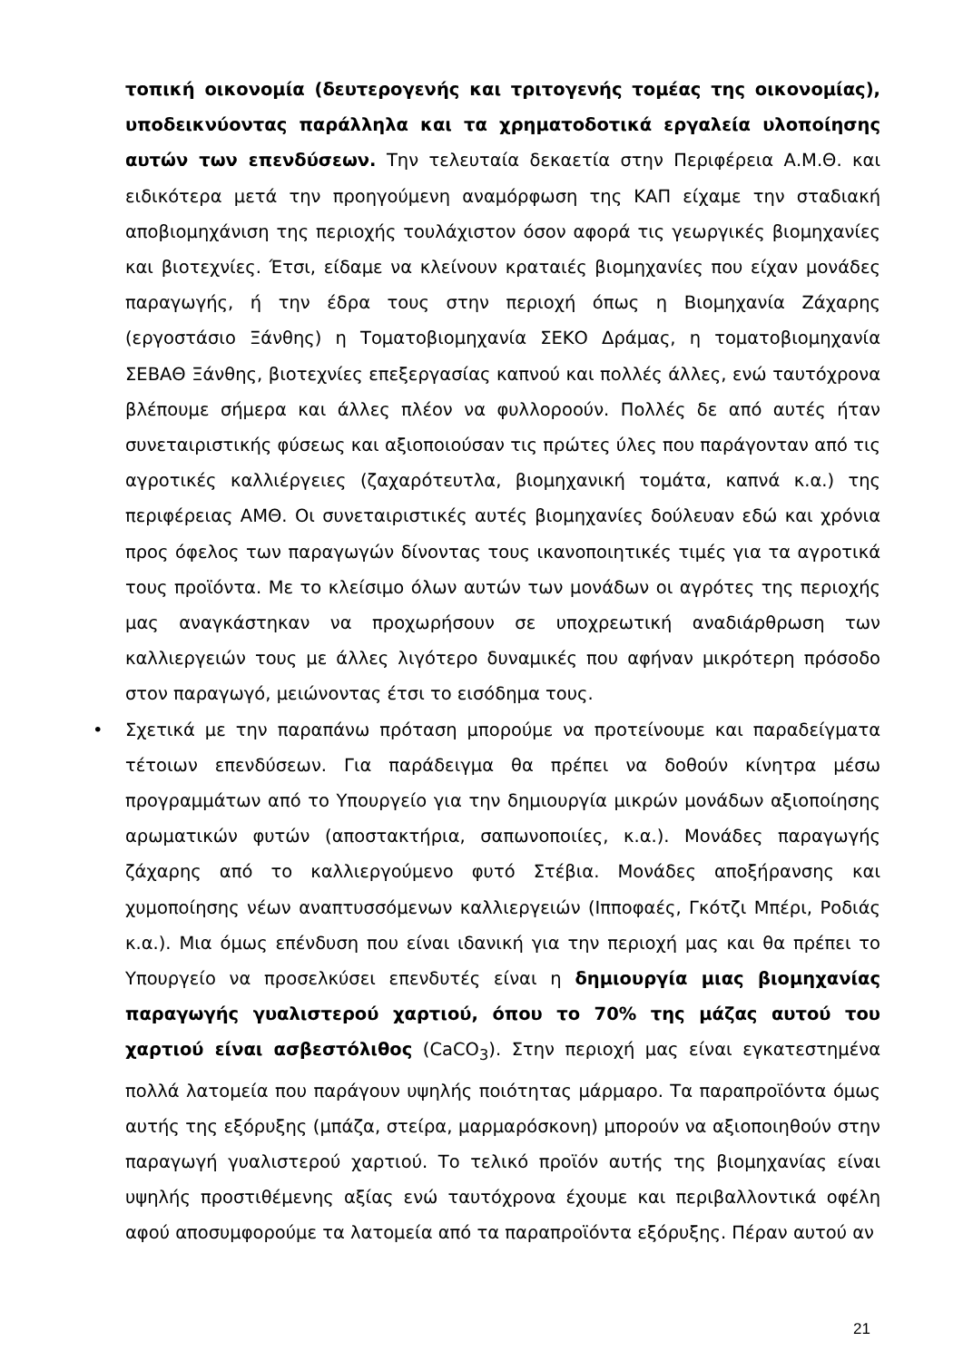τοπική οικονομία (δευτερογενής και τριτογενής τομέας της οικονομίας), υποδεικνύοντας παράλληλα και τα χρηματοδοτικά εργαλεία υλοποίησης αυτών των επενδύσεων. Την τελευταία δεκαετία στην Περιφέρεια Α.Μ.Θ. και ειδικότερα μετά την προηγούμενη αναμόρφωση της ΚΑΠ είχαμε την σταδιακή αποβιομηχάνιση της περιοχής τουλάχιστον όσον αφορά τις γεωργικές βιομηχανίες και βιοτεχνίες. Έτσι, είδαμε να κλείνουν κραταιές βιομηχανίες που είχαν μονάδες παραγωγής, ή την έδρα τους στην περιοχή όπως η Βιομηχανία Ζάχαρης (εργοστάσιο Ξάνθης) η Τοματοβιομηχανία ΣΕΚΟ Δράμας, η τοματοβιομηχανία ΣΕΒΑΘ Ξάνθης, βιοτεχνίες επεξεργασίας καπνού και πολλές άλλες, ενώ ταυτόχρονα βλέπουμε σήμερα και άλλες πλέον να φυλλοροούν. Πολλές δε από αυτές ήταν συνεταιριστικής φύσεως και αξιοποιούσαν τις πρώτες ύλες που παράγονταν από τις αγροτικές καλλιέργειες (ζαχαρότευτλα, βιομηχανική τομάτα, καπνά κ.α.) της περιφέρειας ΑΜΘ. Οι συνεταιριστικές αυτές βιομηχανίες δούλευαν εδώ και χρόνια προς όφελος των παραγωγών δίνοντας τους ικανοποιητικές τιμές για τα αγροτικά τους προϊόντα. Με το κλείσιμο όλων αυτών των μονάδων οι αγρότες της περιοχής μας αναγκάστηκαν να προχωρήσουν σε υποχρεωτική αναδιάρθρωση των καλλιεργειών τους με άλλες λιγότερο δυναμικές που αφήναν μικρότερη πρόσοδο στον παραγωγό, μειώνοντας έτσι το εισόδημα τους.
• Σχετικά με την παραπάνω πρόταση μπορούμε να προτείνουμε και παραδείγματα τέτοιων επενδύσεων. Για παράδειγμα θα πρέπει να δοθούν κίνητρα μέσω προγραμμάτων από το Υπουργείο για την δημιουργία μικρών μονάδων αξιοποίησης αρωματικών φυτών (αποστακτήρια, σαπωνοποιίες, κ.α.). Μονάδες παραγωγής ζάχαρης από το καλλιεργούμενο φυτό Στέβια. Μονάδες αποξήρανσης και χυμοποίησης νέων αναπτυσσόμενων καλλιεργειών (Ιπποφαές, Γκότζι Μπέρι, Ροδιάς κ.α.). Μια όμως επένδυση που είναι ιδανική για την περιοχή μας και θα πρέπει το Υπουργείο να προσελκύσει επενδυτές είναι η δημιουργία μιας βιομηχανίας παραγωγής γυαλιστερού χαρτιού, όπου το 70% της μάζας αυτού του χαρτιού είναι ασβεστόλιθος (CaCO<sub>3</sub>). Στην περιοχή μας είναι εγκατεστημένα πολλά λατομεία που παράγουν υψηλής ποιότητας μάρμαρο. Τα παραπροϊόντα όμως αυτής της εξόρυξης (μπάζα, στείρα, μαρμαρόσκονη) μπορούν να αξιοποιηθούν στην παραγωγή γυαλιστερού χαρτιού. Το τελικό προϊόν αυτής της βιομηχανίας είναι υψηλής προστιθέμενης αξίας ενώ ταυτόχρονα έχουμε και περιβαλλοντικά οφέλη αφού αποσυμφορούμε τα λατομεία από τα παραπροϊόντα εξόρυξης. Πέραν αυτού αν
21